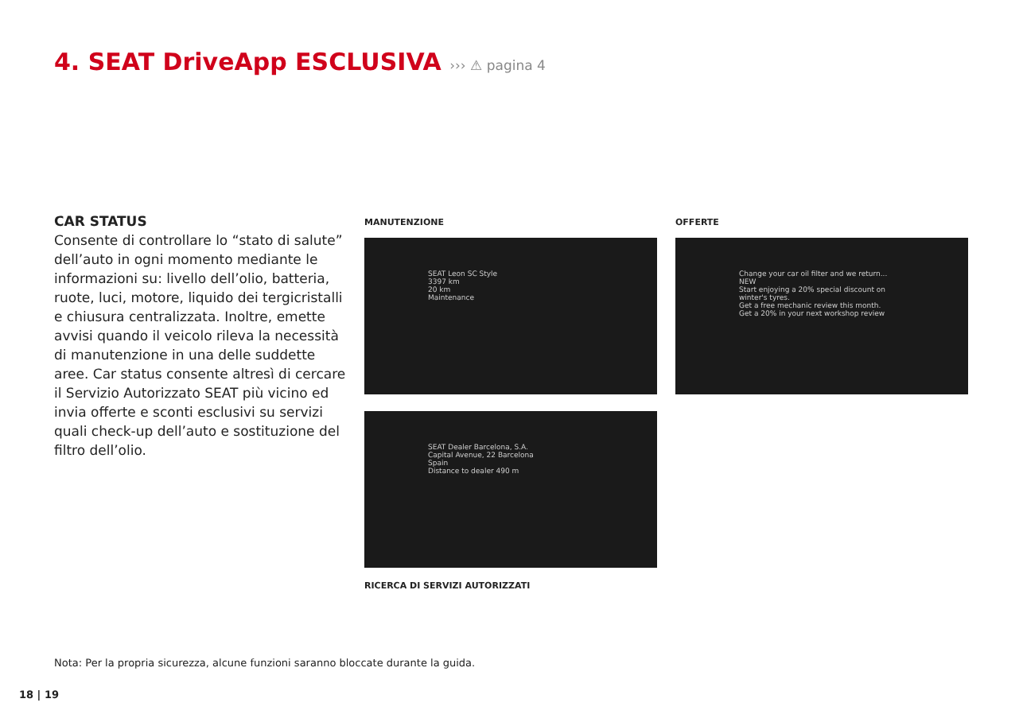4. SEAT DriveApp ESCLUSIVA ››› ⚠ pagina 4
CAR STATUS
Consente di controllare lo “stato di salute” dell’auto in ogni momento mediante le informazioni su: livello dell’olio, batteria, ruote, luci, motore, liquido dei tergicristalli e chiusura centralizzata. Inoltre, emette avvisi quando il veicolo rileva la necessità di manutenzione in una delle suddette aree. Car status consente altresì di cercare il Servizio Autorizzato SEAT più vicino ed invia offerte e sconti esclusivi su servizi quali check-up dell’auto e sostituzione del filtro dell’olio.
MANUTENZIONE OFFERTE
SEAT Leon SC Style
3397 km
20 km
Maintenance
Change your car oil filter and we return... NEW
Start enjoying a 20% special discount on winter's tyres.
Get a free mechanic review this month.
Get a 20% in your next workshop review
SEAT Dealer Barcelona, S.A.
Capital Avenue, 22 Barcelona
Spain
Distance to dealer 490 m
RICERCA DI SERVIZI AUTORIZZATI
Nota: Per la propria sicurezza, alcune funzioni saranno bloccate durante la guida.
18 | 19